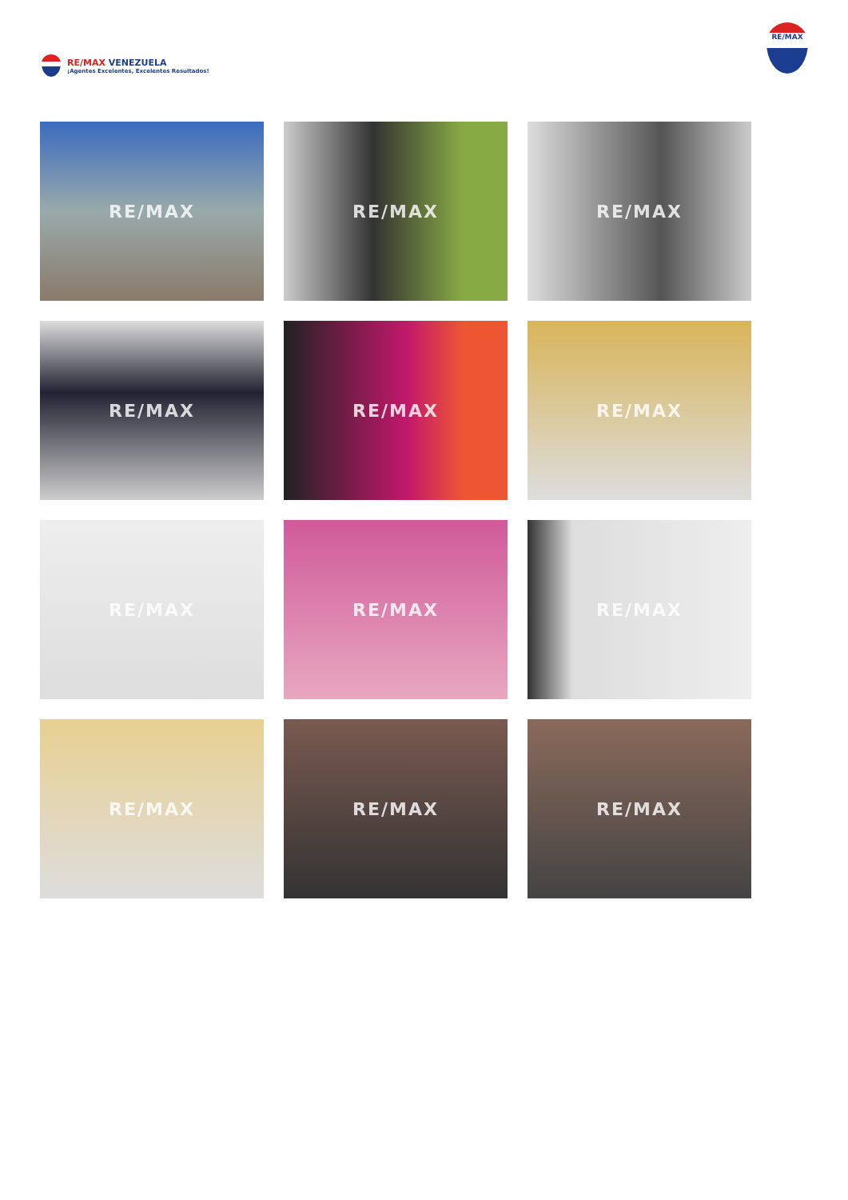RE/MAX VENEZUELA
¡Agentes Excelentes, Excelentes Resultados!
RE/MAX
RE/MAX
RE/MAX
RE/MAX
RE/MAX
RE/MAX
RE/MAX
RE/MAX
RE/MAX
RE/MAX
RE/MAX
RE/MAX
RE/MAX